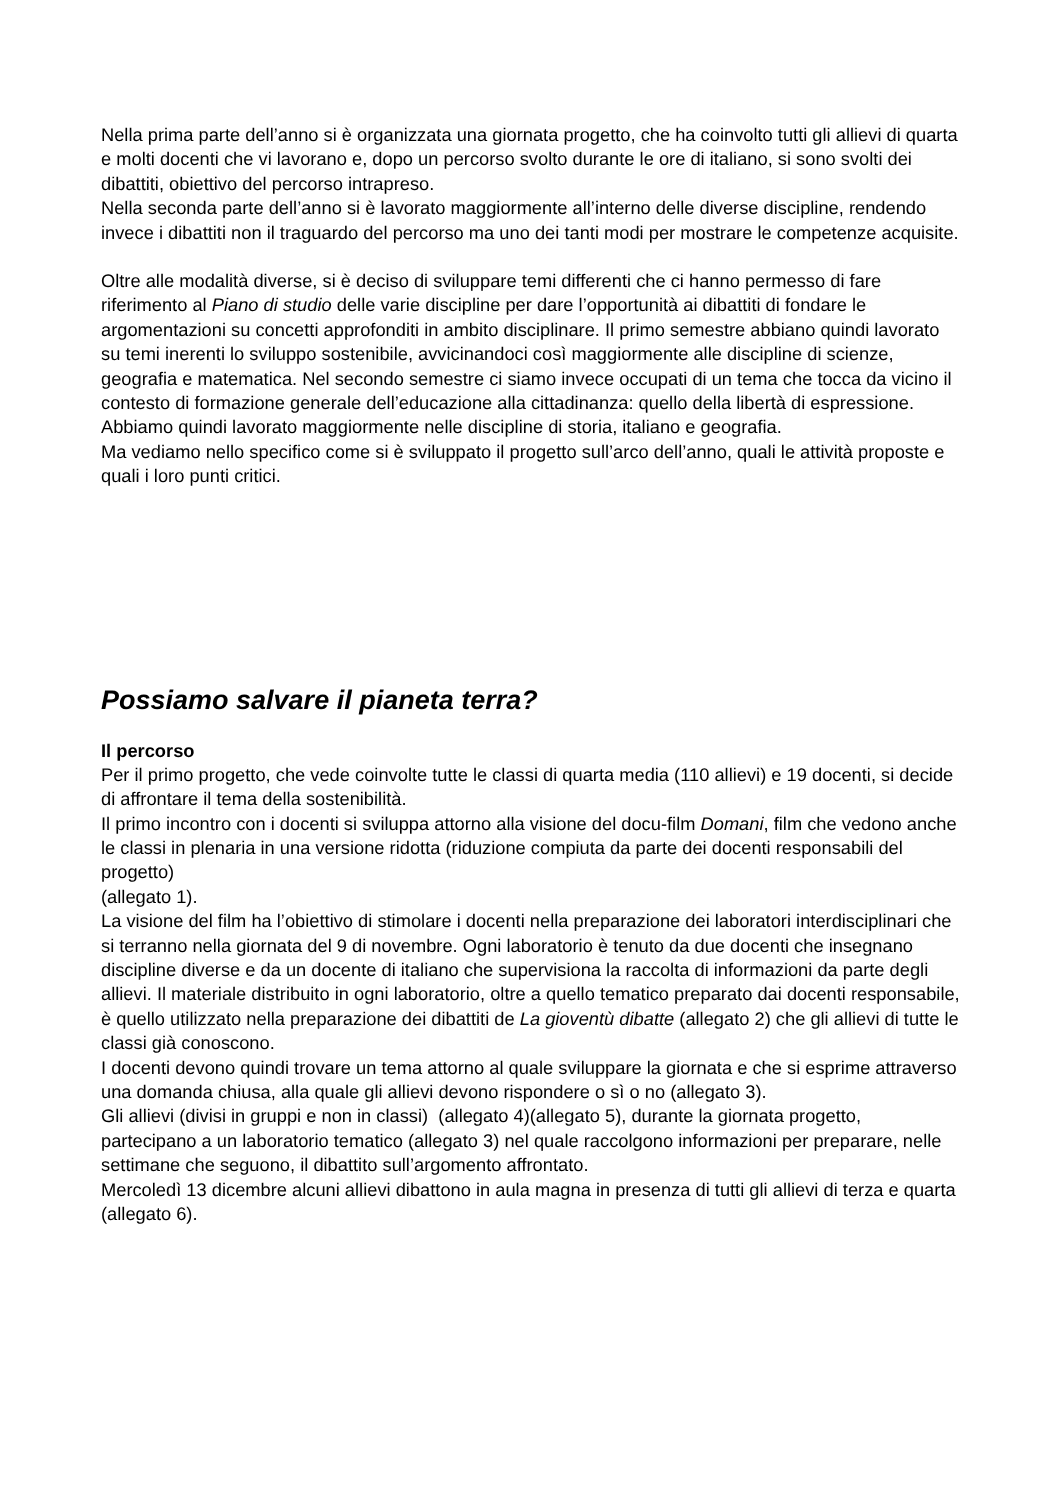Nella prima parte dell’anno si è organizzata una giornata progetto, che ha coinvolto tutti gli allievi di quarta e molti docenti che vi lavorano e, dopo un percorso svolto durante le ore di italiano, si sono svolti dei dibattiti, obiettivo del percorso intrapreso.
Nella seconda parte dell’anno si è lavorato maggiormente all’interno delle diverse discipline, rendendo invece i dibattiti non il traguardo del percorso ma uno dei tanti modi per mostrare le competenze acquisite.
Oltre alle modalità diverse, si è deciso di sviluppare temi differenti che ci hanno permesso di fare riferimento al Piano di studio delle varie discipline per dare l’opportunità ai dibattiti di fondare le argomentazioni su concetti approfonditi in ambito disciplinare. Il primo semestre abbiano quindi lavorato su temi inerenti lo sviluppo sostenibile, avvicinandoci così maggiormente alle discipline di scienze, geografia e matematica. Nel secondo semestre ci siamo invece occupati di un tema che tocca da vicino il contesto di formazione generale dell’educazione alla cittadinanza: quello della libertà di espressione. Abbiamo quindi lavorato maggiormente nelle discipline di storia, italiano e geografia.
Ma vediamo nello specifico come si è sviluppato il progetto sull’arco dell’anno, quali le attività proposte e quali i loro punti critici.
Possiamo salvare il pianeta terra?
Il percorso
Per il primo progetto, che vede coinvolte tutte le classi di quarta media (110 allievi) e 19 docenti, si decide di affrontare il tema della sostenibilità.
Il primo incontro con i docenti si sviluppa attorno alla visione del docu-film Domani, film che vedono anche le classi in plenaria in una versione ridotta (riduzione compiuta da parte dei docenti responsabili del progetto)
(allegato 1).
La visione del film ha l’obiettivo di stimolare i docenti nella preparazione dei laboratori interdisciplinari che si terranno nella giornata del 9 di novembre. Ogni laboratorio è tenuto da due docenti che insegnano discipline diverse e da un docente di italiano che supervisiona la raccolta di informazioni da parte degli allievi. Il materiale distribuito in ogni laboratorio, oltre a quello tematico preparato dai docenti responsabile, è quello utilizzato nella preparazione dei dibattiti de La gioventù dibatte (allegato 2) che gli allievi di tutte le classi già conoscono.
I docenti devono quindi trovare un tema attorno al quale sviluppare la giornata e che si esprime attraverso una domanda chiusa, alla quale gli allievi devono rispondere o sì o no (allegato 3).
Gli allievi (divisi in gruppi e non in classi) (allegato 4)(allegato 5), durante la giornata progetto, partecipano a un laboratorio tematico (allegato 3) nel quale raccolgono informazioni per preparare, nelle settimane che seguono, il dibattito sull’argomento affrontato.
Mercoledì 13 dicembre alcuni allievi dibattono in aula magna in presenza di tutti gli allievi di terza e quarta (allegato 6).